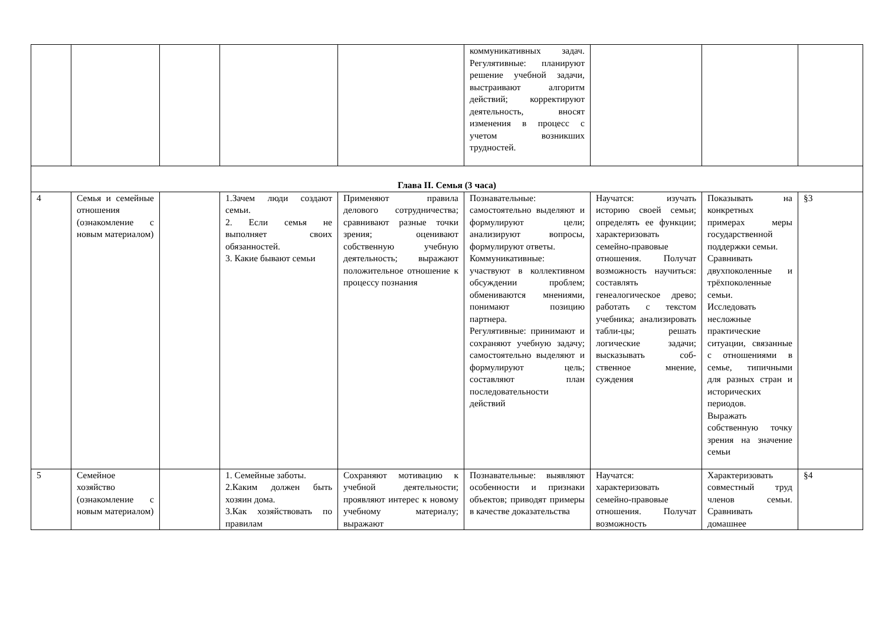| | | | | | коммуникативных задач. Регулятивные: планируют решение учебной задачи, выстраивают алгоритм действий; корректируют деятельность, вносят изменения в процесс с учетом возникших трудностей. | | | |
| Глава II. Семья (3 часа) | | | | | | | | |
| 4 | Семья и семейные отношения (ознакомление с новым материалом) | | 1.Зачем люди создают семьи. 2. Если семья не выполняет своих обязанностей. 3. Какие бывают семьи | Применяют правила делового сотрудничества; сравнивают разные точки зрения; оценивают собственную учебную деятельность; выражают положительное отношение к процессу познания | Познавательные: самостоятельно выделяют и формулируют цели; анализируют вопросы, формулируют ответы. Коммуникативные: участвуют в коллективном обсуждении проблем; обмениваются мнениями, понимают позицию партнера. Регулятивные: принимают и сохраняют учебную задачу; самостоятельно выделяют и формулируют цель; составляют план последовательности действий | Научатся: изучать историю своей семьи; определять ее функции; характеризовать семейно-правовые отношения. Получат возможность научиться: составлять генеалогическое древо; работать с текстом учебника; анализировать табли-цы; решать логические задачи; высказывать соб-ственное мнение, суждения | Показывать на конкретных примерах меры государственной поддержки семьи. Сравнивать двухпоколенные и трёхпоколенные семьи. Исследовать несложные практические ситуации, связанные с отношениями в семье, типичными для разных стран и исторических периодов. Выражать собственную точку зрения на значение семьи | §3 |
| 5 | Семейное хозяйство (ознакомление с новым материалом) | | 1. Семейные заботы. 2.Каким должен быть хозяин дома. 3.Как хозяйствовать по правилам | Сохраняют мотивацию к учебной деятельности; проявляют интерес к новому учебному материалу; выражают | Познавательные: выявляют особенности и признаки объектов; приводят примеры в качестве доказательства | Научатся: характеризовать семейно-правовые отношения. Получат возможность | Характеризовать совместный труд членов семьи. Сравнивать домашнее | §4 |